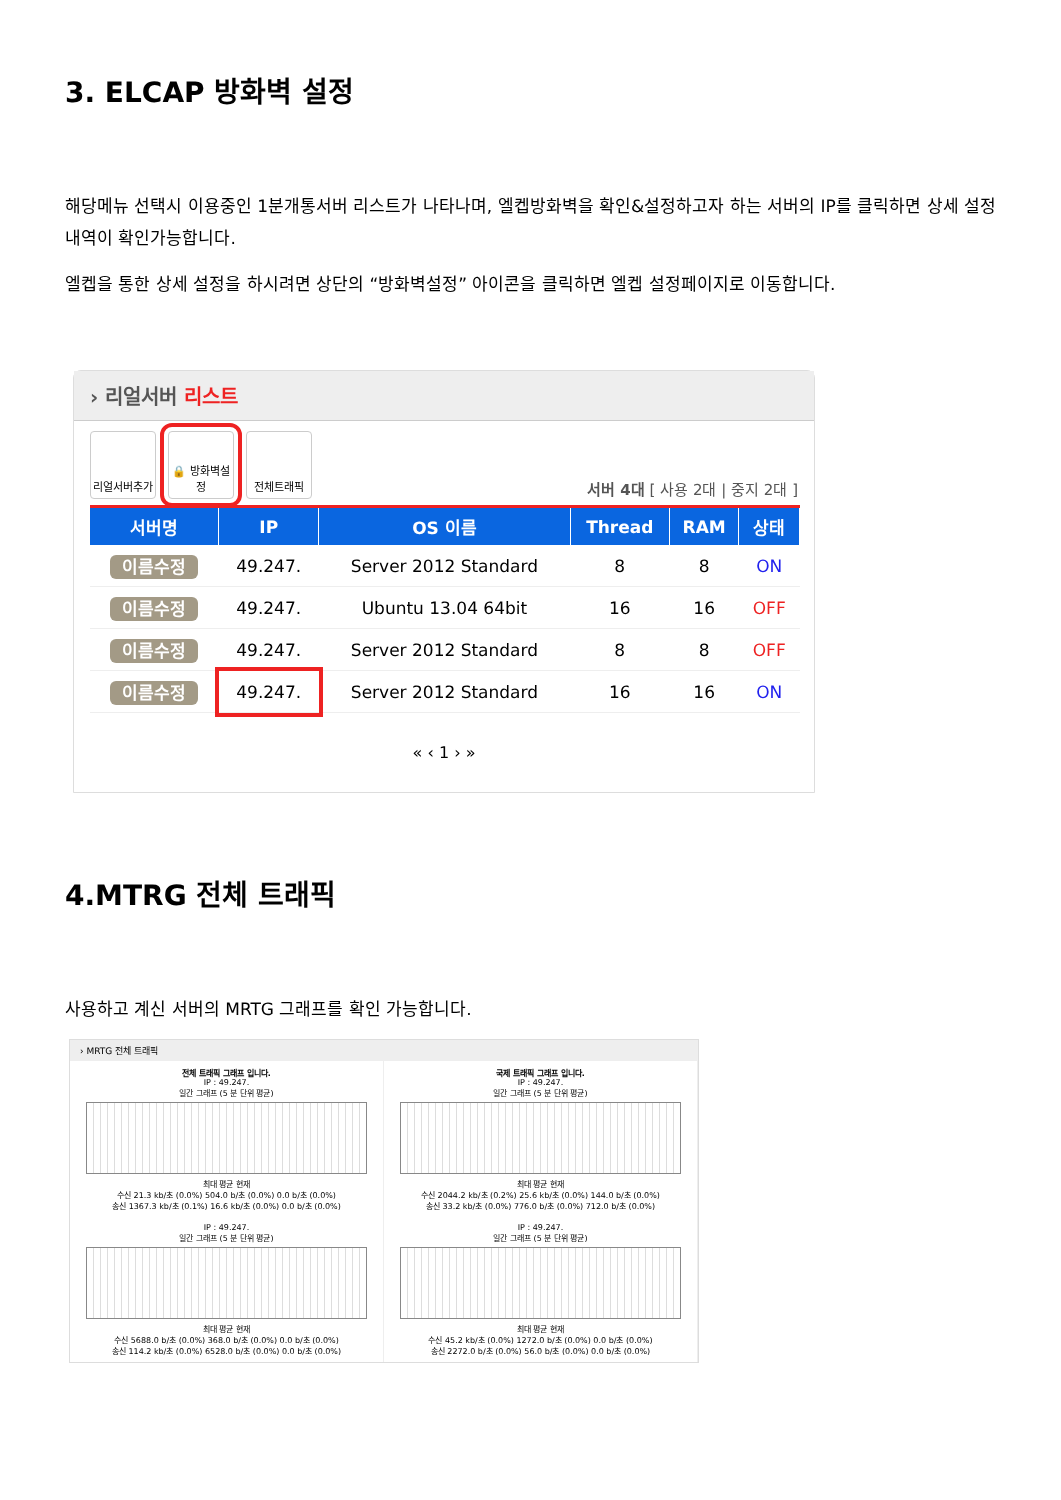3. ELCAP 방화벽 설정
해당메뉴 선택시 이용중인 1분개통서버 리스트가 나타나며, 엘켑방화벽을 확인&설정하고자 하는 서버의 IP를 클릭하면 상세 설정내역이 확인가능합니다.
엘켑을 통한 상세 설정을 하시려면 상단의 “방화벽설정” 아이콘을 클릭하면 엘켑 설정페이지로 이동합니다.
› 리얼서버 리스트
리얼서버추가
🔒 방화벽설정
전체트래픽
서버 4대 [ 사용 2대 | 중지 2대 ]
| 서버명 | IP | OS 이름 | Thread | RAM | 상태 |
| --- | --- | --- | --- | --- | --- |
| 이름수정 | 49.247. | Server 2012 Standard | 8 | 8 | ON |
| 이름수정 | 49.247. | Ubuntu 13.04 64bit | 16 | 16 | OFF |
| 이름수정 | 49.247. | Server 2012 Standard | 8 | 8 | OFF |
| 이름수정 | 49.247. | Server 2012 Standard | 16 | 16 | ON |
« ‹ 1 › »
4.MTRG 전체 트래픽
사용하고 계신 서버의 MRTG 그래프를 확인 가능합니다.
› MRTG 전체 트래픽
전체 트래픽 그래프 입니다.
IP : 49.247.
일간 그래프 (5 분 단위 평균)
최대 평균 현재
수신 21.3 kb/초 (0.0%) 504.0 b/초 (0.0%) 0.0 b/초 (0.0%)
송신 1367.3 kb/초 (0.1%) 16.6 kb/초 (0.0%) 0.0 b/초 (0.0%)
국제 트래픽 그래프 입니다.
IP : 49.247.
일간 그래프 (5 분 단위 평균)
최대 평균 현재
수신 2044.2 kb/초 (0.2%) 25.6 kb/초 (0.0%) 144.0 b/초 (0.0%)
송신 33.2 kb/초 (0.0%) 776.0 b/초 (0.0%) 712.0 b/초 (0.0%)
IP : 49.247.
일간 그래프 (5 분 단위 평균)
최대 평균 현재
수신 5688.0 b/초 (0.0%) 368.0 b/초 (0.0%) 0.0 b/초 (0.0%)
송신 114.2 kb/초 (0.0%) 6528.0 b/초 (0.0%) 0.0 b/초 (0.0%)
IP : 49.247.
일간 그래프 (5 분 단위 평균)
최대 평균 현재
수신 45.2 kb/초 (0.0%) 1272.0 b/초 (0.0%) 0.0 b/초 (0.0%)
송신 2272.0 b/초 (0.0%) 56.0 b/초 (0.0%) 0.0 b/초 (0.0%)